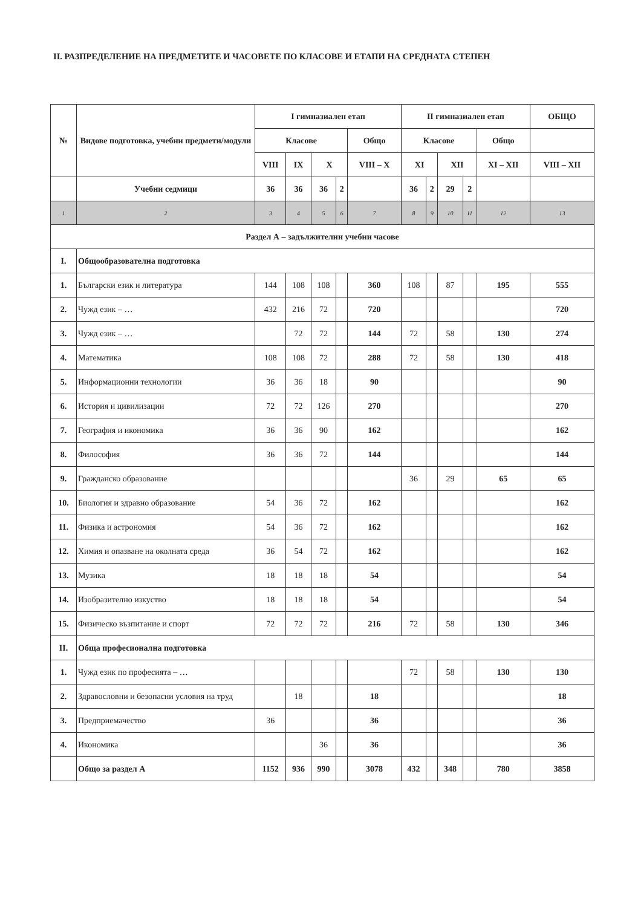II. РАЗПРЕДЕЛЕНИЕ НА ПРЕДМЕТИТЕ И ЧАСОВЕТЕ ПО КЛАСОВЕ И ЕТАПИ НА СРЕДНАТА СТЕПЕН
| № | Видове подготовка, учебни предмети/модули | I гимназиален етап | | | | | II гимназиален етап | | | | | ОБЩО |
| --- | --- | --- | --- | --- | --- | --- | --- | --- | --- | --- | --- | --- |
| | | Класове | | | | Общо | Класове | | | | Общо | |
| | | VIII | IX | X | | VIII – X | XI | | XII | | XI – XII | VIII – XII |
| | Учебни седмици | 36 | 36 | 36 | 2 | | 36 | 2 | 29 | 2 | | |
| 1 | 2 | 3 | 4 | 5 | 6 | 7 | 8 | 9 | 10 | 11 | 12 | 13 |
| Раздел А – задължителни учебни часове | | | | | | | | | | | | |
| I. | Общообразователна подготовка | | | | | | | | | | | |
| 1. | Български език и литература | 144 | 108 | 108 | | 360 | 108 | | 87 | | 195 | 555 |
| 2. | Чужд език – … | 432 | 216 | 72 | | 720 | | | | | | 720 |
| 3. | Чужд език – … | | 72 | 72 | | 144 | 72 | | 58 | | 130 | 274 |
| 4. | Математика | 108 | 108 | 72 | | 288 | 72 | | 58 | | 130 | 418 |
| 5. | Информационни технологии | 36 | 36 | 18 | | 90 | | | | | | 90 |
| 6. | История и цивилизации | 72 | 72 | 126 | | 270 | | | | | | 270 |
| 7. | География и икономика | 36 | 36 | 90 | | 162 | | | | | | 162 |
| 8. | Философия | 36 | 36 | 72 | | 144 | | | | | | 144 |
| 9. | Гражданско образование | | | | | | 36 | | 29 | | 65 | 65 |
| 10. | Биология и здравно образование | 54 | 36 | 72 | | 162 | | | | | | 162 |
| 11. | Физика и астрономия | 54 | 36 | 72 | | 162 | | | | | | 162 |
| 12. | Химия и опазване на околната среда | 36 | 54 | 72 | | 162 | | | | | | 162 |
| 13. | Музика | 18 | 18 | 18 | | 54 | | | | | | 54 |
| 14. | Изобразително изкуство | 18 | 18 | 18 | | 54 | | | | | | 54 |
| 15. | Физическо възпитание и спорт | 72 | 72 | 72 | | 216 | 72 | | 58 | | 130 | 346 |
| II. | Обща професионална подготовка | | | | | | | | | | | |
| 1. | Чужд език по професията – … | | | | | | 72 | | 58 | | 130 | 130 |
| 2. | Здравословни и безопасни условия на труд | | 18 | | | 18 | | | | | | 18 |
| 3. | Предприемачество | 36 | | | | 36 | | | | | | 36 |
| 4. | Икономика | | | 36 | | 36 | | | | | | 36 |
| | Общо за раздел А | 1152 | 936 | 990 | | 3078 | 432 | | 348 | | 780 | 3858 |